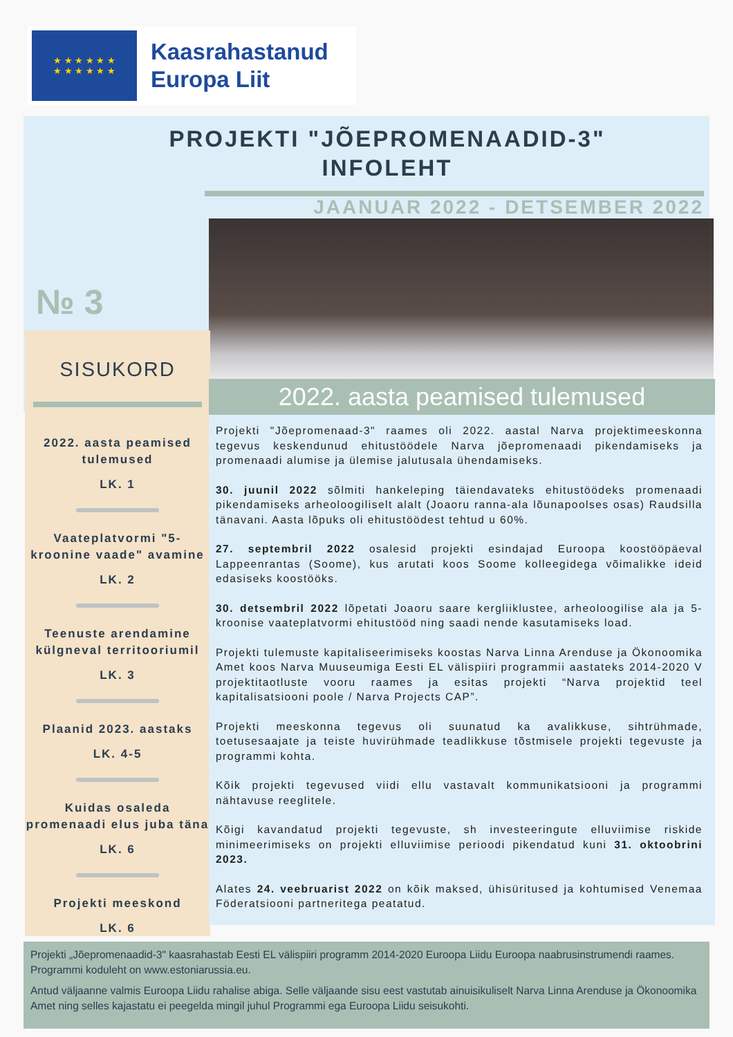★ ★ ★ ★ ★ ★
★ ★ ★ ★ ★ ★
Kaasrahastanud
Europa Liit
PROJEKTI "JÕEPROMENAADID-3"
INFOLEHT
JAANUAR 2022 - DETSEMBER 2022
№ 3
SISUKORD
2022. aasta peamised tulemused
LK. 1
Vaateplatvormi "5-kroonine vaade" avamine
LK. 2
Teenuste arendamine külgneval territooriumil
LK. 3
Plaanid 2023. aastaks
LK. 4-5
Kuidas osaleda promenaadi elus juba täna
LK. 6
Projekti meeskond
LK. 6
2022. aasta peamised tulemused
Projekti "Jõepromenaad-3" raames oli 2022. aastal Narva projektimeeskonna tegevus keskendunud ehitustöödele Narva jõepromenaadi pikendamiseks ja promenaadi alumise ja ülemise jalutusala ühendamiseks.
30. juunil 2022 sõlmiti hankeleping täiendavateks ehitustöödeks promenaadi pikendamiseks arheoloogiliselt alalt (Joaoru ranna-ala lõunapoolses osas) Raudsilla tänavani. Aasta lõpuks oli ehitustöödest tehtud u 60%.
27. septembril 2022 osalesid projekti esindajad Euroopa koostööpäeval Lappeenrantas (Soome), kus arutati koos Soome kolleegidega võimalikke ideid edasiseks koostööks.
30. detsembril 2022 lõpetati Joaoru saare kergliiklustee, arheoloogilise ala ja 5-kroonise vaateplatvormi ehitustööd ning saadi nende kasutamiseks load.
Projekti tulemuste kapitaliseerimiseks koostas Narva Linna Arenduse ja Ökonoomika Amet koos Narva Muuseumiga Eesti EL välispiiri programmii aastateks 2014-2020 V projektitaotluste vooru raames ja esitas projekti “Narva projektid teel kapitalisatsiooni poole / Narva Projects CAP”.
Projekti meeskonna tegevus oli suunatud ka avalikkuse, sihtrühmade, toetusesaajate ja teiste huvirühmade teadlikkuse tõstmisele projekti tegevuste ja programmi kohta.
Kõik projekti tegevused viidi ellu vastavalt kommunikatsiooni ja programmi nähtavuse reeglitele.
Kõigi kavandatud projekti tegevuste, sh investeeringute elluviimise riskide minimeerimiseks on projekti elluviimise perioodi pikendatud kuni 31. oktoobrini 2023.
Alates 24. veebruarist 2022 on kõik maksed, ühisüritused ja kohtumised Venemaa Föderatsiooni partneritega peatatud.
Projekti „Jõepromenaadid-3" kaasrahastab Eesti EL välispiiri programm 2014-2020 Euroopa Liidu Euroopa naabrusinstrumendi raames. Programmi koduleht on www.estoniarussia.eu.
Antud väljaanne valmis Euroopa Liidu rahalise abiga. Selle väljaande sisu eest vastutab ainuisikuliselt Narva Linna Arenduse ja Ökonoomika Amet ning selles kajastatu ei peegelda mingil juhul Programmi ega Euroopa Liidu seisukohti.